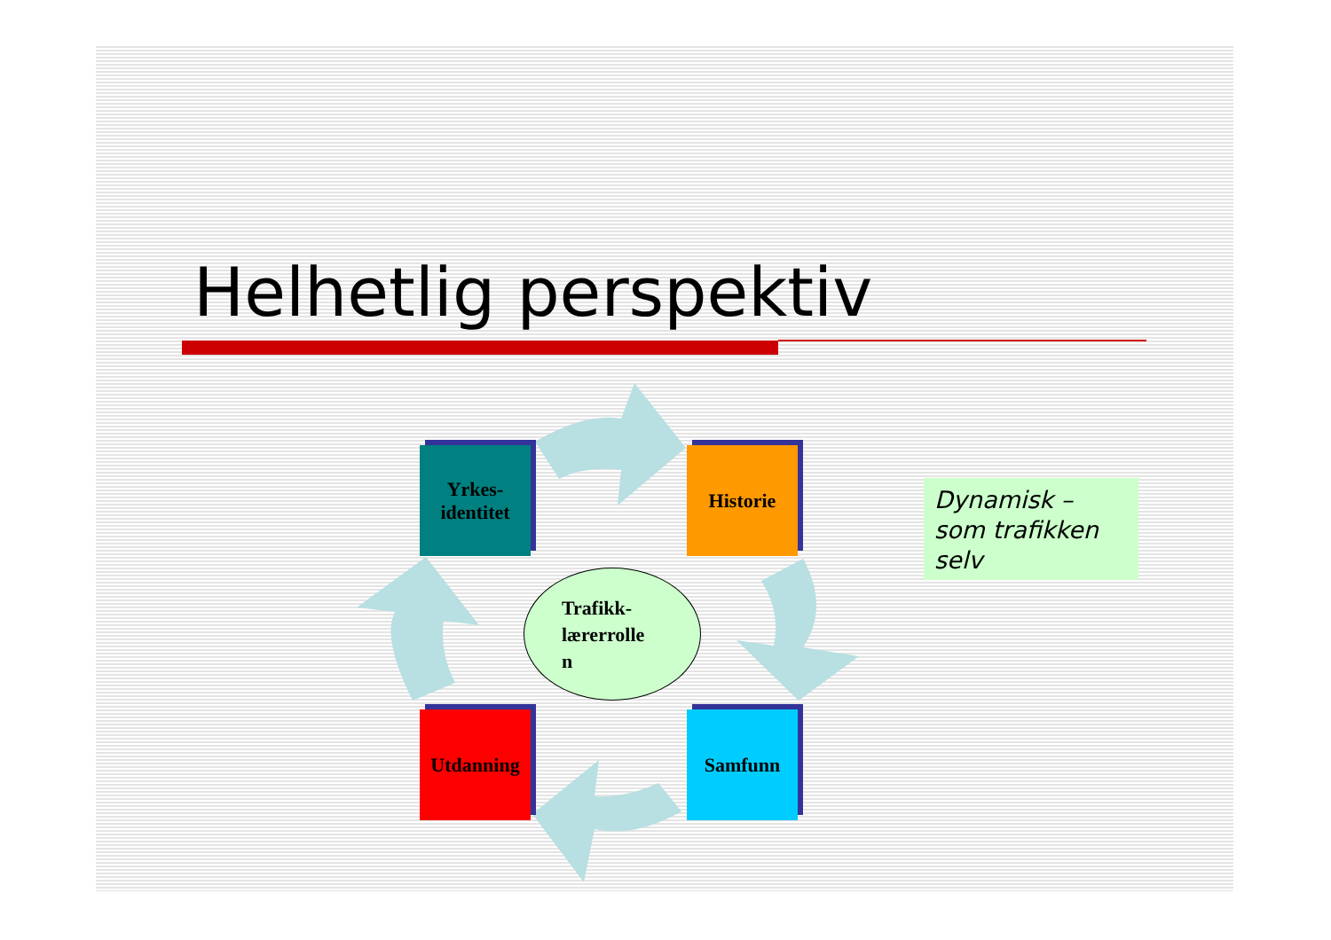Helhetlig perspektiv
Yrkes-
identitet
Historie
Trafikk-
lærerrolle
n
Utdanning Samfunn
Dynamisk – som trafikken selv